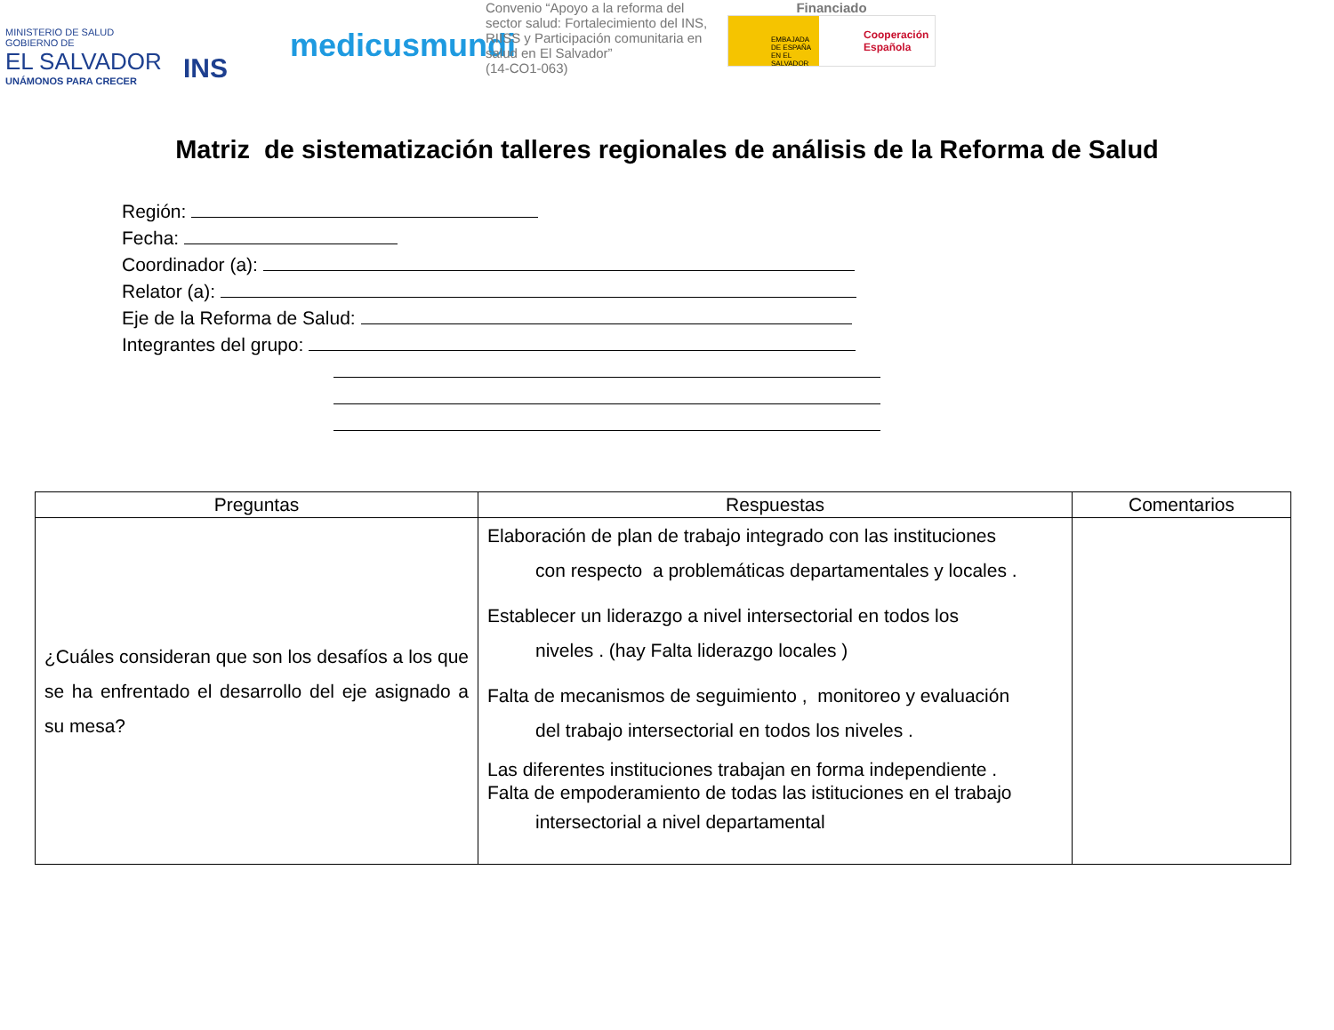MINISTERIO DE SALUD
GOBIERNO DE
EL SALVADOR
UNÁMONOS PARA CRECER
INS
medicusmundi
Convenio “Apoyo a la reforma del sector salud: Fortalecimiento del INS, RIISS y Participación comunitaria en salud en El Salvador”
(14-CO1-063)
Financiado
EMBAJADA DE ESPAÑA EN EL SALVADOR
Cooperación
Española
Matriz de sistematización talleres regionales de análisis de la Reforma de Salud
Región:
Fecha:
Coordinador (a):
Relator (a):
Eje de la Reforma de Salud:
Integrantes del grupo:
| Preguntas | Respuestas | Comentarios |
| --- | --- | --- |
| ¿Cuáles consideran que son los desafíos a los que se ha enfrentado el desarrollo del eje asignado a su mesa? | Elaboración de plan de trabajo integrado con las instituciones con respecto a problemáticas departamentales y locales . Establecer un liderazgo a nivel intersectorial en todos los niveles . (hay Falta liderazgo locales ) Falta de mecanismos de seguimiento , monitoreo y evaluación del trabajo intersectorial en todos los niveles . Las diferentes instituciones trabajan en forma independiente . Falta de empoderamiento de todas las istituciones en el trabajo intersectorial a nivel departamental | |